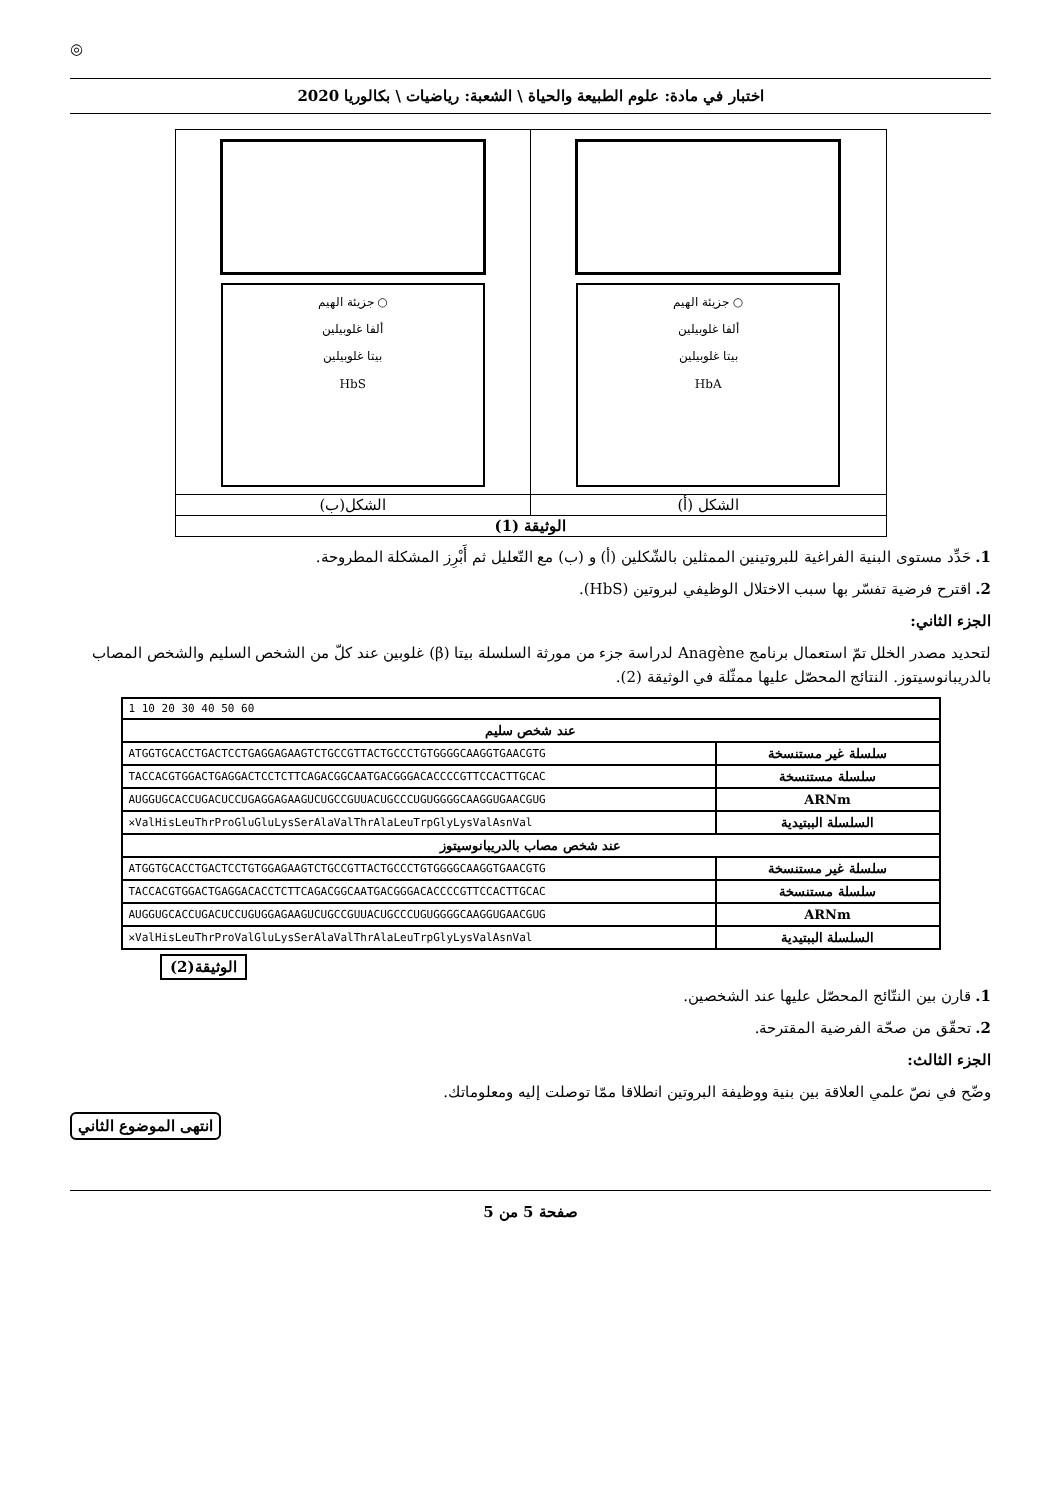◎
اختبار في مادة: علوم الطبيعة والحياة \ الشعبة: رياضيات \ بكالوريا 2020
| ○ جزيئة الهيم ألفا غلوبيلين بيتا غلوبيلين HbA | ○ جزيئة الهيم ألفا غلوبيلين بيتا غلوبيلين HbS |
| الشكل (أ) | الشكل(ب) |
| الوثيقة (1) | |
1. حَدِّد مستوى البنية الفراغية للبروتينين الممثلين بالشّكلين (أ) و (ب) مع التّعليل ثم أَبْرِز المشكلة المطروحة.
2. اقترح فرضية تفسّر بها سبب الاختلال الوظيفي لبروتين (HbS).
الجزء الثاني:
لتحديد مصدر الخلل تمّ استعمال برنامج Anagène لدراسة جزء من مورثة السلسلة بيتا (β) غلوبين عند كلّ من الشخص السليم والشخص المصاب بالدريبانوسيتوز. النتائج المحصّل عليها ممثّلة في الوثيقة (2).
| 1 10 20 30 40 50 60 | |
| عند شخص سليم | |
| سلسلة غير مستنسخة | ATGGTGCACCTGACTCCTGAGGAGAAGTCTGCCGTTACTGCCCTGTGGGGCAAGGTGAACGTG |
| سلسلة مستنسخة | TACCACGTGGACTGAGGACTCCTCTTCAGACGGCAATGACGGGACACCCCGTTCCACTTGCAC |
| ARNm | AUGGUGCACCUGACUCCUGAGGAGAAGUCUGCCGUUACUGCCCUGUGGGGCAAGGUGAACGUG |
| السلسلة الببتيدية | ✕ValHisLeuThrProGluGluLysSerAlaValThrAlaLeuTrpGlyLysValAsnVal |
| عند شخص مصاب بالدريبانوسيتوز | |
| سلسلة غير مستنسخة | ATGGTGCACCTGACTCCTGTGGAGAAGTCTGCCGTTACTGCCCTGTGGGGCAAGGTGAACGTG |
| سلسلة مستنسخة | TACCACGTGGACTGAGGACACCTCTTCAGACGGCAATGACGGGACACCCCGTTCCACTTGCAC |
| ARNm | AUGGUGCACCUGACUCCUGUGGAGAAGUCUGCCGUUACUGCCCUGUGGGGCAAGGUGAACGUG |
| السلسلة الببتيدية | ✕ValHisLeuThrProValGluLysSerAlaValThrAlaLeuTrpGlyLysValAsnVal |
الوثيقة(2)
1. قارن بين النتّائج المحصّل عليها عند الشخصين.
2. تحقّق من صحّة الفرضية المقترحة.
الجزء الثالث:
وضّح في نصّ علمي العلاقة بين بنية ووظيفة البروتين انطلاقا ممّا توصلت إليه ومعلوماتك.
انتهى الموضوع الثاني
صفحة 5 من 5